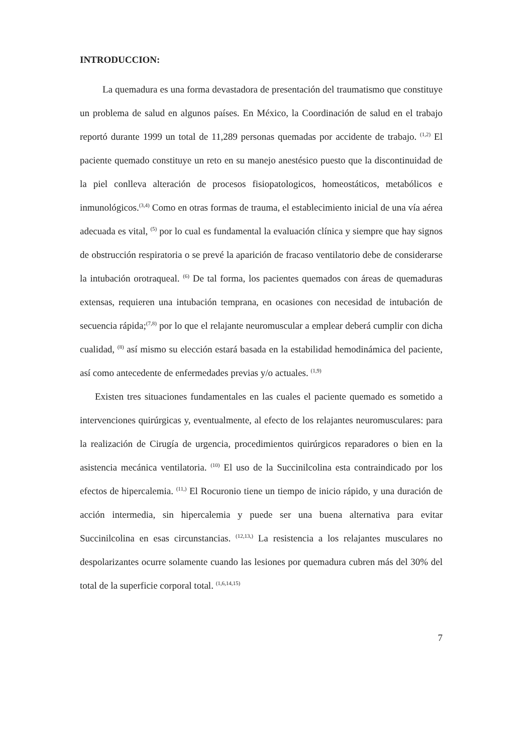INTRODUCCION:
La quemadura es una forma devastadora de presentación del traumatismo que constituye un problema de salud en algunos países. En México, la Coordinación de salud en el trabajo reportó durante 1999 un total de 11,289 personas quemadas por accidente de trabajo. <sup>(1,2)</sup> El paciente quemado constituye un reto en su manejo anestésico puesto que la discontinuidad de la piel conlleva alteración de procesos fisiopatologicos, homeostáticos, metabólicos e inmunológicos.<sup>(3,4)</sup> Como en otras formas de trauma, el establecimiento inicial de una vía aérea adecuada es vital, <sup>(5)</sup> por lo cual es fundamental la evaluación clínica y siempre que hay signos de obstrucción respiratoria o se prevé la aparición de fracaso ventilatorio debe de considerarse la intubación orotraqueal. <sup>(6)</sup> De tal forma, los pacientes quemados con áreas de quemaduras extensas, requieren una intubación temprana, en ocasiones con necesidad de intubación de secuencia rápida;<sup>(7,8)</sup> por lo que el relajante neuromuscular a emplear deberá cumplir con dicha cualidad, <sup>(8)</sup> así mismo su elección estará basada en la estabilidad hemodinámica del paciente, así como antecedente de enfermedades previas y/o actuales. <sup>(1,9)</sup>
Existen tres situaciones fundamentales en las cuales el paciente quemado es sometido a intervenciones quirúrgicas y, eventualmente, al efecto de los relajantes neuromusculares: para la realización de Cirugía de urgencia, procedimientos quirúrgicos reparadores o bien en la asistencia mecánica ventilatoria. <sup>(10)</sup> El uso de la Succinilcolina esta contraindicado por los efectos de hipercalemia. <sup>(11,)</sup> El Rocuronio tiene un tiempo de inicio rápido, y una duración de acción intermedia, sin hipercalemia y puede ser una buena alternativa para evitar Succinilcolina en esas circunstancias. <sup>(12,13,)</sup> La resistencia a los relajantes musculares no despolarizantes ocurre solamente cuando las lesiones por quemadura cubren más del 30% del total de la superficie corporal total. <sup>(1,6,14,15)</sup>
7